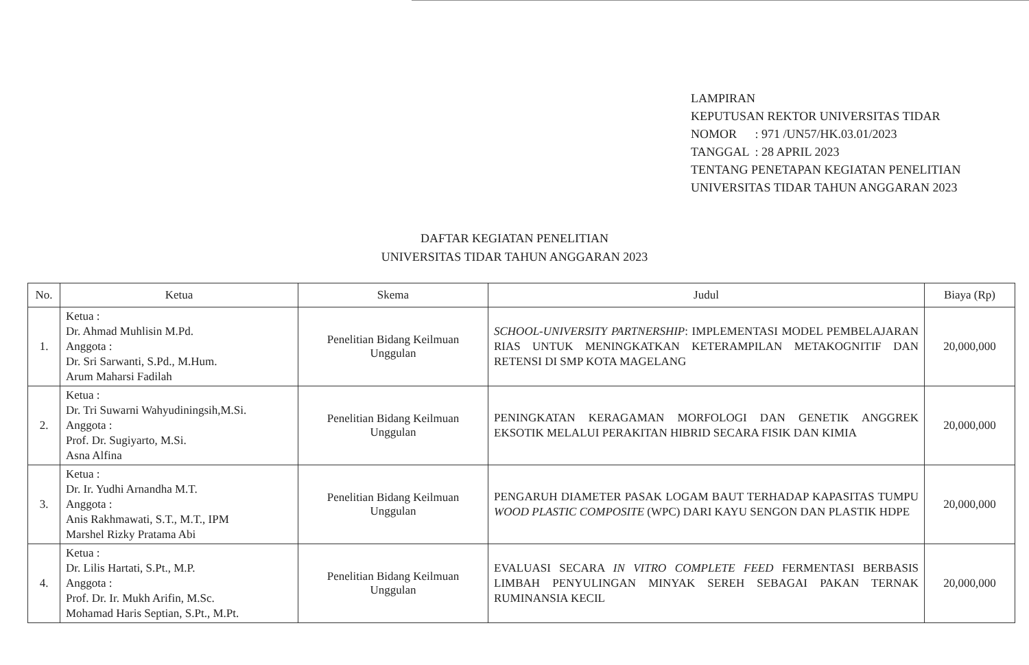LAMPIRAN
KEPUTUSAN REKTOR UNIVERSITAS TIDAR
| NOMOR | : 971 /UN57/HK.03.01/2023 |
| TANGGAL | : 28 APRIL 2023 |
TENTANG PENETAPAN KEGIATAN PENELITIAN
UNIVERSITAS TIDAR TAHUN ANGGARAN 2023
DAFTAR KEGIATAN PENELITIAN
UNIVERSITAS TIDAR TAHUN ANGGARAN 2023
| No. | Ketua | Skema | Judul | Biaya (Rp) |
| --- | --- | --- | --- | --- |
| 1. | Ketua : Dr. Ahmad Muhlisin M.Pd. Anggota : Dr. Sri Sarwanti, S.Pd., M.Hum. Arum Maharsi Fadilah | Penelitian Bidang Keilmuan Unggulan | SCHOOL-UNIVERSITY PARTNERSHIP : IMPLEMENTASI MODEL PEMBELAJARAN RIAS UNTUK MENINGKATKAN KETERAMPILAN METAKOGNITIF DAN RETENSI DI SMP KOTA MAGELANG | 20,000,000 |
| 2. | Ketua : Dr. Tri Suwarni Wahyudiningsih,M.Si. Anggota : Prof. Dr. Sugiyarto, M.Si. Asna Alfina | Penelitian Bidang Keilmuan Unggulan | PENINGKATAN KERAGAMAN MORFOLOGI DAN GENETIK ANGGREK EKSOTIK MELALUI PERAKITAN HIBRID SECARA FISIK DAN KIMIA | 20,000,000 |
| 3. | Ketua : Dr. Ir. Yudhi Arnandha M.T. Anggota : Anis Rakhmawati, S.T., M.T., IPM Marshel Rizky Pratama Abi | Penelitian Bidang Keilmuan Unggulan | PENGARUH DIAMETER PASAK LOGAM BAUT TERHADAP KAPASITAS TUMPU WOOD PLASTIC COMPOSITE (WPC) DARI KAYU SENGON DAN PLASTIK HDPE | 20,000,000 |
| 4. | Ketua : Dr. Lilis Hartati, S.Pt., M.P. Anggota : Prof. Dr. Ir. Mukh Arifin, M.Sc. Mohamad Haris Septian, S.Pt., M.Pt. | Penelitian Bidang Keilmuan Unggulan | EVALUASI SECARA IN VITRO COMPLETE FEED FERMENTASI BERBASIS LIMBAH PENYULINGAN MINYAK SEREH SEBAGAI PAKAN TERNAK RUMINANSIA KECIL | 20,000,000 |